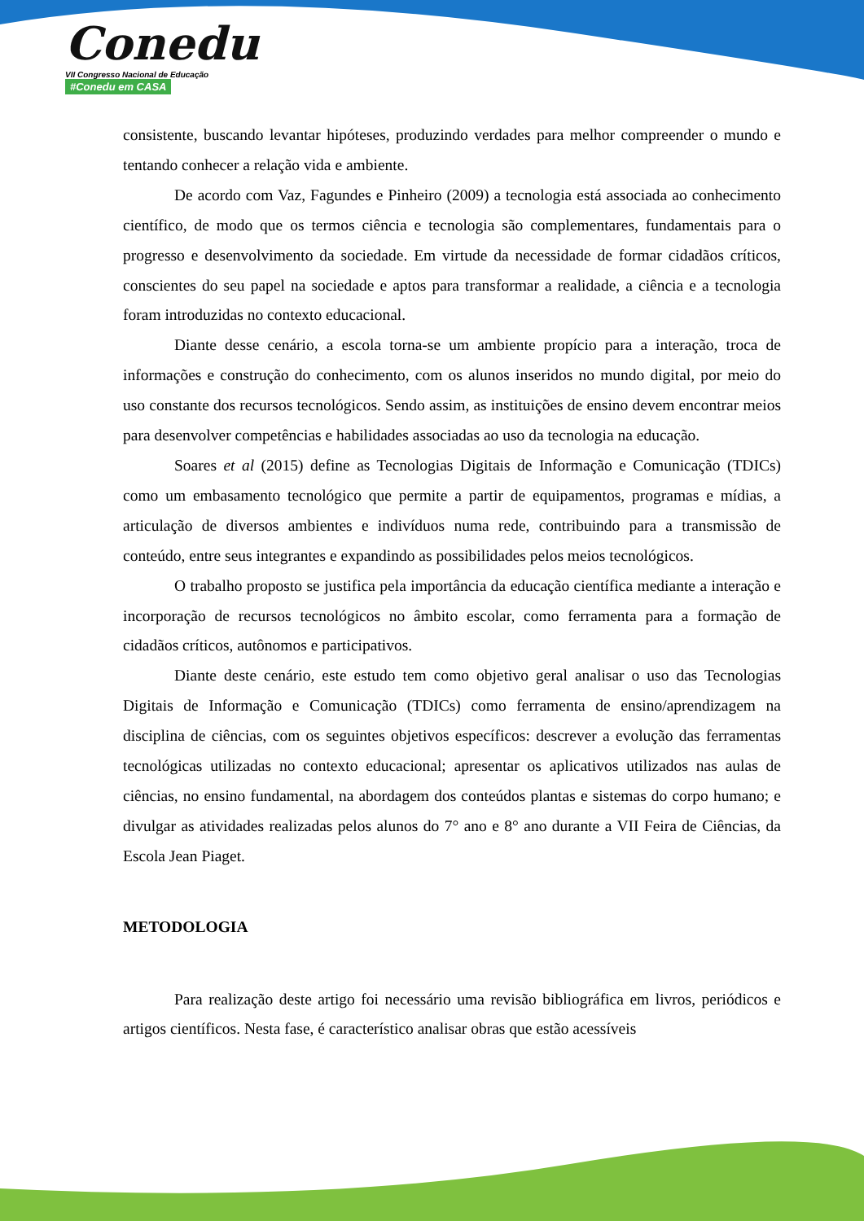Conedu
VII Congresso Nacional de Educação #Conedu em CASA
consistente, buscando levantar hipóteses, produzindo verdades para melhor compreender o mundo e tentando conhecer a relação vida e ambiente.
De acordo com Vaz, Fagundes e Pinheiro (2009) a tecnologia está associada ao conhecimento científico, de modo que os termos ciência e tecnologia são complementares, fundamentais para o progresso e desenvolvimento da sociedade. Em virtude da necessidade de formar cidadãos críticos, conscientes do seu papel na sociedade e aptos para transformar a realidade, a ciência e a tecnologia foram introduzidas no contexto educacional.
Diante desse cenário, a escola torna-se um ambiente propício para a interação, troca de informações e construção do conhecimento, com os alunos inseridos no mundo digital, por meio do uso constante dos recursos tecnológicos. Sendo assim, as instituições de ensino devem encontrar meios para desenvolver competências e habilidades associadas ao uso da tecnologia na educação.
Soares et al (2015) define as Tecnologias Digitais de Informação e Comunicação (TDICs) como um embasamento tecnológico que permite a partir de equipamentos, programas e mídias, a articulação de diversos ambientes e indivíduos numa rede, contribuindo para a transmissão de conteúdo, entre seus integrantes e expandindo as possibilidades pelos meios tecnológicos.
O trabalho proposto se justifica pela importância da educação científica mediante a interação e incorporação de recursos tecnológicos no âmbito escolar, como ferramenta para a formação de cidadãos críticos, autônomos e participativos.
Diante deste cenário, este estudo tem como objetivo geral analisar o uso das Tecnologias Digitais de Informação e Comunicação (TDICs) como ferramenta de ensino/aprendizagem na disciplina de ciências, com os seguintes objetivos específicos: descrever a evolução das ferramentas tecnológicas utilizadas no contexto educacional; apresentar os aplicativos utilizados nas aulas de ciências, no ensino fundamental, na abordagem dos conteúdos plantas e sistemas do corpo humano; e divulgar as atividades realizadas pelos alunos do 7° ano e 8° ano durante a VII Feira de Ciências, da Escola Jean Piaget.
METODOLOGIA
Para realização deste artigo foi necessário uma revisão bibliográfica em livros, periódicos e artigos científicos. Nesta fase, é característico analisar obras que estão acessíveis